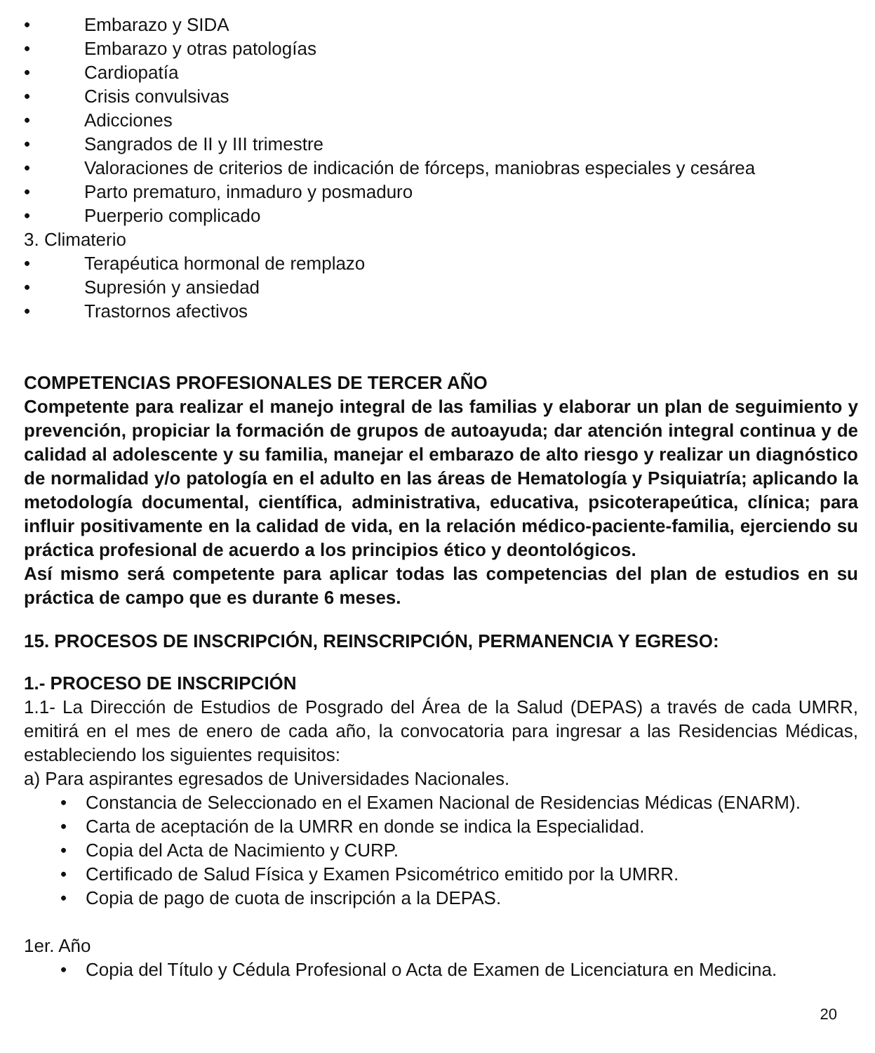• Embarazo y SIDA
• Embarazo y otras patologías
• Cardiopatía
• Crisis convulsivas
• Adicciones
• Sangrados de II y III trimestre
• Valoraciones de criterios de indicación de fórceps, maniobras especiales y cesárea
• Parto prematuro, inmaduro y posmaduro
• Puerperio complicado
3. Climaterio
• Terapéutica hormonal de remplazo
• Supresión y ansiedad
• Trastornos afectivos
COMPETENCIAS PROFESIONALES DE TERCER AÑO
Competente para realizar el manejo integral de las familias y elaborar un plan de seguimiento y prevención, propiciar la formación de grupos de autoayuda; dar atención integral continua y de calidad al adolescente y su familia, manejar el embarazo de alto riesgo y realizar un diagnóstico de normalidad y/o patología en el adulto en las áreas de Hematología y Psiquiatría; aplicando la metodología documental, científica, administrativa, educativa, psicoterapeútica, clínica; para influir positivamente en la calidad de vida, en la relación médico-paciente-familia, ejerciendo su práctica profesional de acuerdo a los principios ético y deontológicos.
Así mismo será competente para aplicar todas las competencias del plan de estudios en su práctica de campo que es durante 6 meses.
15. PROCESOS DE INSCRIPCIÓN, REINSCRIPCIÓN, PERMANENCIA Y EGRESO:
1.- PROCESO DE INSCRIPCIÓN
1.1- La Dirección de Estudios de Posgrado del Área de la Salud (DEPAS) a través de cada UMRR, emitirá en el mes de enero de cada año, la convocatoria para ingresar a las Residencias Médicas, estableciendo los siguientes requisitos:
a) Para aspirantes egresados de Universidades Nacionales.
• Constancia de Seleccionado en el Examen Nacional de Residencias Médicas (ENARM).
• Carta de aceptación de la UMRR en donde se indica la Especialidad.
• Copia del Acta de Nacimiento y CURP.
• Certificado de Salud Física y Examen Psicométrico emitido por la UMRR.
• Copia de pago de cuota de inscripción a la DEPAS.
1er. Año
• Copia del Título y Cédula Profesional o Acta de Examen de Licenciatura en Medicina.
20